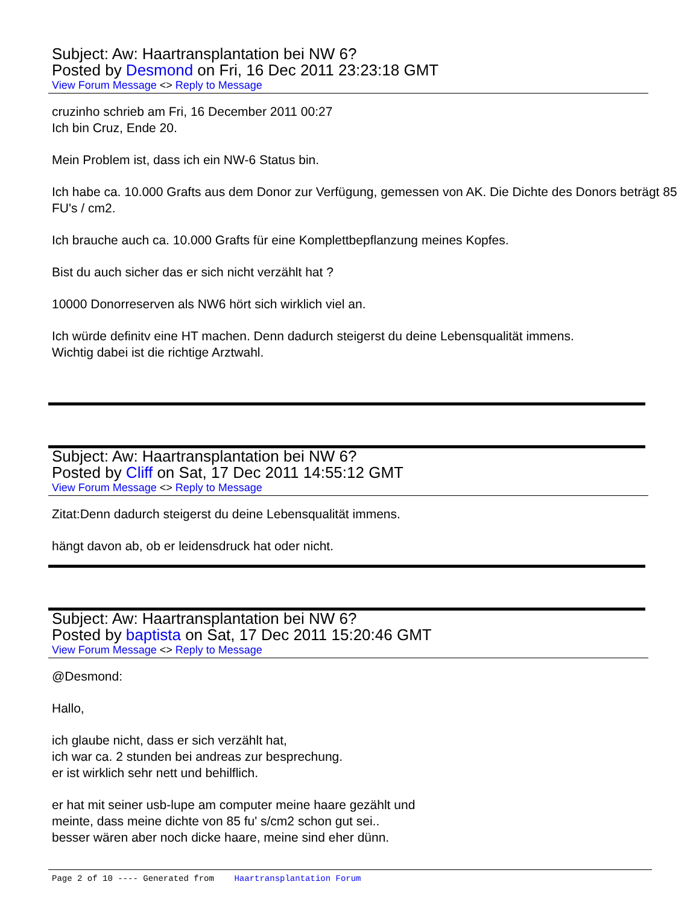Subject: Aw: Haartransplantation bei NW 6?
Posted by Desmond on Fri, 16 Dec 2011 23:23:18 GMT
View Forum Message <> Reply to Message
cruzinho schrieb am Fri, 16 December 2011 00:27
Ich bin Cruz, Ende 20.
Mein Problem ist, dass ich ein NW-6 Status bin.
Ich habe ca. 10.000 Grafts aus dem Donor zur Verfügung, gemessen von AK. Die Dichte des Donors beträgt 85 FU's / cm2.
Ich brauche auch ca. 10.000 Grafts für eine Komplettbepflanzung meines Kopfes.
Bist du auch sicher das er sich nicht verzählt hat ?
10000 Donorreserven als NW6 hört sich wirklich viel an.
Ich würde definitv eine HT machen. Denn dadurch steigerst du deine Lebensqualität immens.
Wichtig dabei ist die richtige Arztwahl.
Subject: Aw: Haartransplantation bei NW 6?
Posted by Cliff on Sat, 17 Dec 2011 14:55:12 GMT
View Forum Message <> Reply to Message
Zitat:Denn dadurch steigerst du deine Lebensqualität immens.
hängt davon ab, ob er leidensdruck hat oder nicht.
Subject: Aw: Haartransplantation bei NW 6?
Posted by baptista on Sat, 17 Dec 2011 15:20:46 GMT
View Forum Message <> Reply to Message
@Desmond:
Hallo,
ich glaube nicht, dass er sich verzählt hat,
ich war ca. 2 stunden bei andreas zur besprechung.
er ist wirklich sehr nett und behilflich.
er hat mit seiner usb-lupe am computer meine haare gezählt und
meinte, dass meine dichte von 85 fu' s/cm2 schon gut sei..
besser wären aber noch dicke haare, meine sind eher dünn.
Page 2 of 10 ---- Generated from Haartransplantation Forum